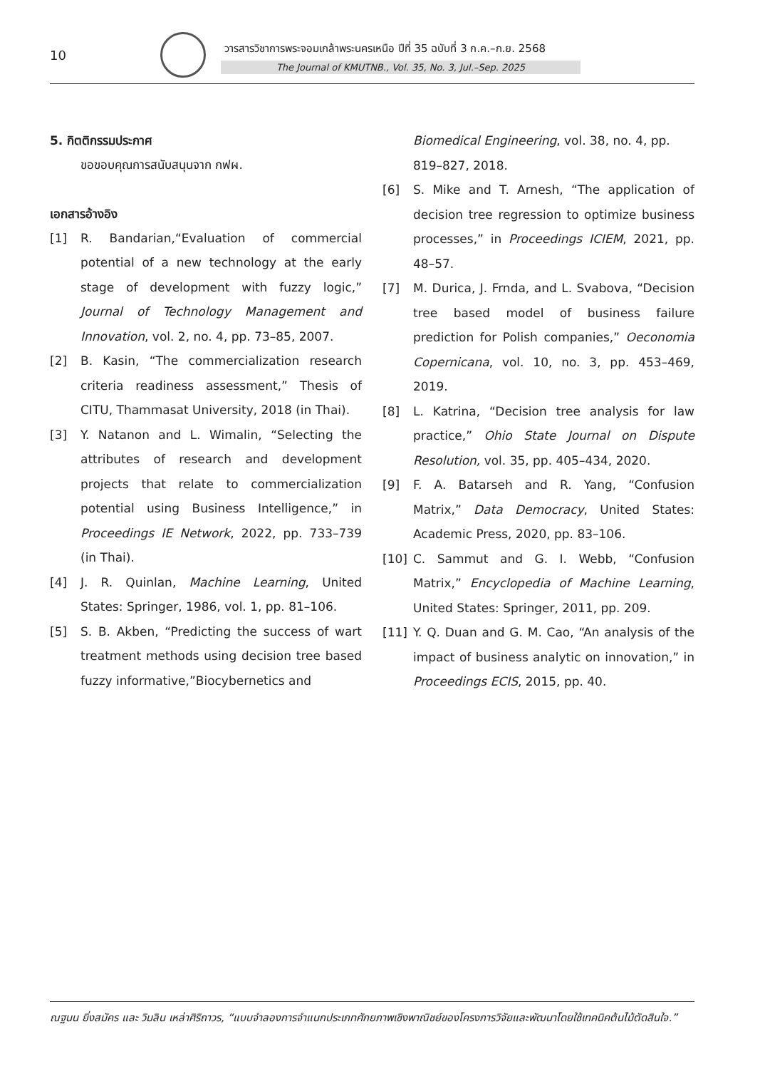10
วารสารวิชาการพระจอมเกล้าพระนครเหนือ ปีที่ 35 ฉบับที่ 3 ก.ค.–ก.ย. 2568
The Journal of KMUTNB., Vol. 35, No. 3, Jul.–Sep. 2025
5. กิตติกรรมประกาศ
ขอขอบคุณการสนับสนุนจาก กฟผ.
เอกสารอ้างอิง
[1] R. Bandarian,“Evaluation of commercial potential of a new technology at the early stage of development with fuzzy logic,” Journal of Technology Management and Innovation, vol. 2, no. 4, pp. 73–85, 2007.
[2] B. Kasin, “The commercialization research criteria readiness assessment,” Thesis of CITU, Thammasat University, 2018 (in Thai).
[3] Y. Natanon and L. Wimalin, “Selecting the attributes of research and development projects that relate to commercialization potential using Business Intelligence,” in Proceedings IE Network, 2022, pp. 733–739 (in Thai).
[4] J. R. Quinlan, Machine Learning, United States: Springer, 1986, vol. 1, pp. 81–106.
[5] S. B. Akben, “Predicting the success of wart treatment methods using decision tree based fuzzy informative,”Biocybernetics and
Biomedical Engineering, vol. 38, no. 4, pp. 819–827, 2018.
[6] S. Mike and T. Arnesh, “The application of decision tree regression to optimize business processes,” in Proceedings ICIEM, 2021, pp. 48–57.
[7] M. Durica, J. Frnda, and L. Svabova, “Decision tree based model of business failure prediction for Polish companies,” Oeconomia Copernicana, vol. 10, no. 3, pp. 453–469, 2019.
[8] L. Katrina, “Decision tree analysis for law practice,” Ohio State Journal on Dispute Resolution, vol. 35, pp. 405–434, 2020.
[9] F. A. Batarseh and R. Yang, “Confusion Matrix,” Data Democracy, United States: Academic Press, 2020, pp. 83–106.
[10] C. Sammut and G. I. Webb, “Confusion Matrix,” Encyclopedia of Machine Learning, United States: Springer, 2011, pp. 209.
[11] Y. Q. Duan and G. M. Cao, “An analysis of the impact of business analytic on innovation,” in Proceedings ECIS, 2015, pp. 40.
ณฐนน ยิ่งสมัคร และ วิมลิน เหล่าศิริถาวร, “แบบจำลองการจำแนกประเภทศักยภาพเชิงพาณิชย์ของโครงการวิจัยและพัฒนาโดยใช้เทคนิคต้นไม้ตัดสินใจ.”